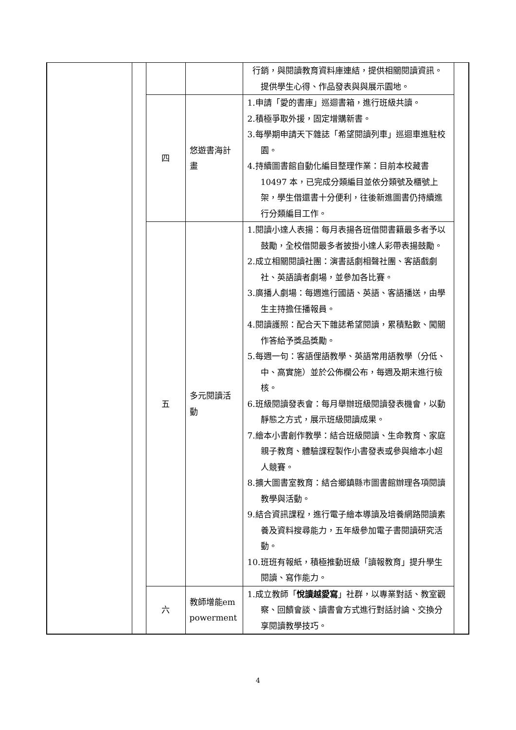| | | | | 行銷，與閱讀教育資料庫連結，提供相關閱讀資訊。提供學生心得、作品發表與與展示園地。 | |
| | | 四 | 悠遊書海計畫 | 1.申請「愛的書庫」巡迴書箱，進行班級共讀。 2.積極爭取外援，固定增購新書。 3.每學期申請天下雜誌「希望閱讀列車」巡迴車進駐校園。 4.持續圖書館自動化編目整理作業：目前本校藏書 10497 本，已完成分類編目並依分類號及櫃號上架，學生借還書十分便利，往後新進圖書仍持續進行分類編目工作。 | |
| | | 五 | 多元閱讀活動 | 1.閱讀小達人表揚：每月表揚各班借閱書籍最多者予以鼓勵，全校借閱最多者披掛小達人彩帶表揚鼓勵。 2.成立相關閱讀社團：演書話劇相聲社團、客語戲劇社、英語讀者劇場，並參加各比賽。 3.廣播人劇場：每週進行國語、英語、客語播送，由學生主持擔任播報員。 4.閱讀護照：配合天下雜誌希望閱讀，累積點數、闖關作答給予獎品獎勵。 5.每週一句：客語俚語教學、英語常用語教學（分低、中、高實施）並於公佈欄公布，每週及期末進行檢核。 6.班級閱讀發表會：每月舉辦班級閱讀發表機會，以動靜態之方式，展示班級閱讀成果。 7.繪本小書創作教學：結合班級閱讀、生命教育、家庭親子教育、體驗課程製作小書發表或參與繪本小超人競賽。 8.擴大圖書室教育：結合鄉鎮縣市圖書館辦理各項閱讀教學與活動。 9.結合資訊課程，進行電子繪本導讀及培養網路閱讀素養及資料搜尋能力，五年級參加電子書閱讀研究活動。 10.班班有報紙，積極推動班級「讀報教育」提升學生閱讀、寫作能力。 | |
| | | 六 | 教師增能empowerment | 1.成立教師「 悅讀越愛寫 」社群，以專業對話、教室觀察、回饋會談、讀書會方式進行對話討論、交換分享閱讀教學技巧。 | |
4